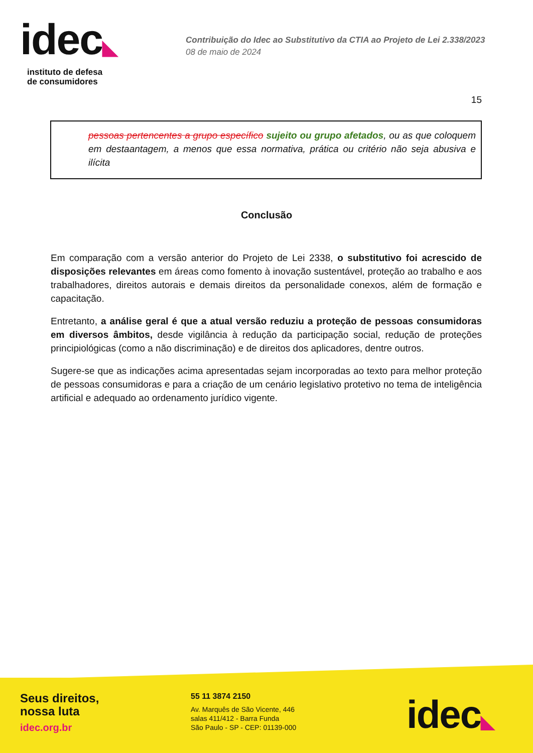idec◣
instituto de defesa
de consumidores
Contribuição do Idec ao Substitutivo da CTIA ao Projeto de Lei 2.338/2023
08 de maio de 2024
15
pessoas pertencentes a grupo específico sujeito ou grupo afetados, ou as que coloquem em destaantagem, a menos que essa normativa, prática ou critério não seja abusiva e ilícita
Conclusão
Em comparação com a versão anterior do Projeto de Lei 2338, o substitutivo foi acrescido de disposições relevantes em áreas como fomento à inovação sustentável, proteção ao trabalho e aos trabalhadores, direitos autorais e demais direitos da personalidade conexos, além de formação e capacitação.
Entretanto, a análise geral é que a atual versão reduziu a proteção de pessoas consumidoras em diversos âmbitos, desde vigilância à redução da participação social, redução de proteções principiológicas (como a não discriminação) e de direitos dos aplicadores, dentre outros.
Sugere-se que as indicações acima apresentadas sejam incorporadas ao texto para melhor proteção de pessoas consumidoras e para a criação de um cenário legislativo protetivo no tema de inteligência artificial e adequado ao ordenamento jurídico vigente.
Seus direitos,
nossa luta
idec.org.br
55 11 3874 2150
Av. Marquês de São Vicente, 446
salas 411/412 - Barra Funda
São Paulo - SP - CEP: 01139-000
idec◣